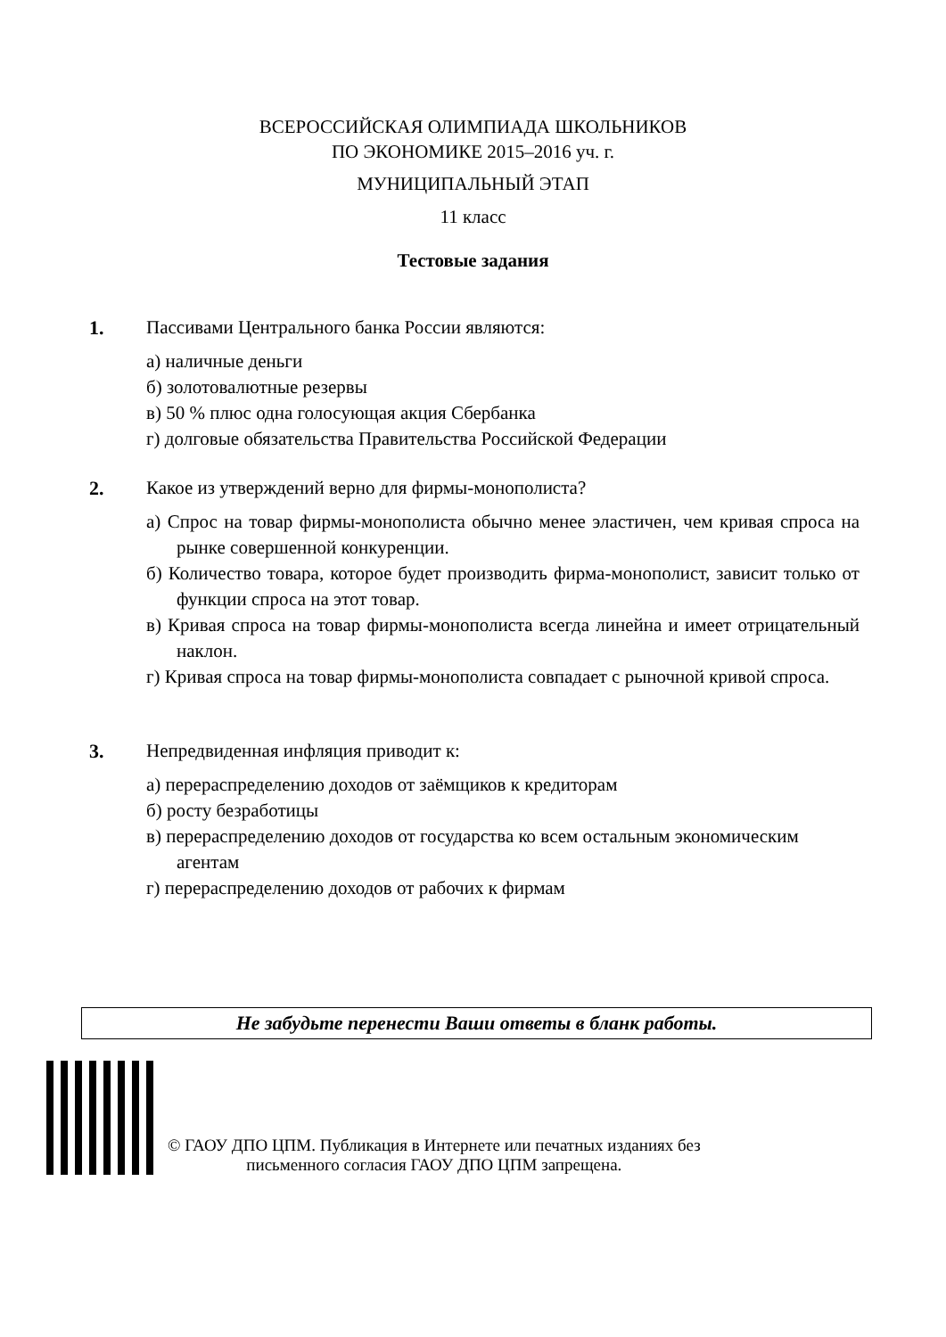ВСЕРОССИЙСКАЯ ОЛИМПИАДА ШКОЛЬНИКОВ
ПО ЭКОНОМИКЕ 2015–2016 уч. г.
МУНИЦИПАЛЬНЫЙ ЭТАП
11 класс
Тестовые задания
1. Пассивами Центрального банка России являются:
а) наличные деньги
б) золотовалютные резервы
в) 50 % плюс одна голосующая акция Сбербанка
г) долговые обязательства Правительства Российской Федерации
2. Какое из утверждений верно для фирмы-монополиста?
а) Спрос на товар фирмы-монополиста обычно менее эластичен, чем кривая спроса на рынке совершенной конкуренции.
б) Количество товара, которое будет производить фирма-монополист, зависит только от функции спроса на этот товар.
в) Кривая спроса на товар фирмы-монополиста всегда линейна и имеет отрицательный наклон.
г) Кривая спроса на товар фирмы-монополиста совпадает с рыночной кривой спроса.
3. Непредвиденная инфляция приводит к:
а) перераспределению доходов от заёмщиков к кредиторам
б) росту безработицы
в) перераспределению доходов от государства ко всем остальным экономическим агентам
г) перераспределению доходов от рабочих к фирмам
Не забудьте перенести Ваши ответы в бланк работы.
© ГАОУ ДПО ЦПМ. Публикация в Интернете или печатных изданиях без
письменного согласия ГАОУ ДПО ЦПМ запрещена.